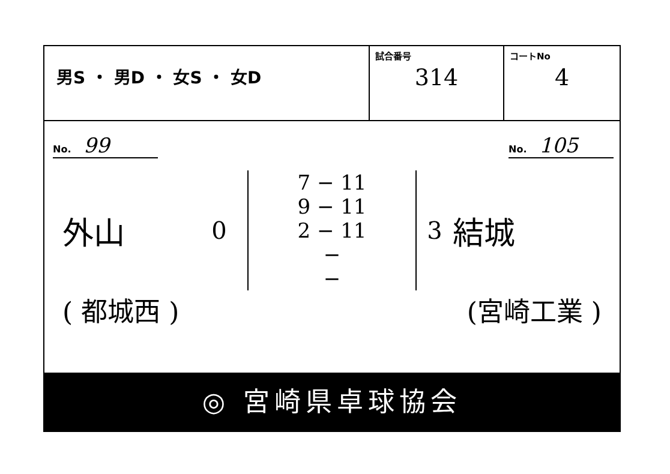| 男S ・ 男D ・ 女S ・ 女D | 試合番号 314 | コートNo 4 |
No. 99
No. 105
外山
0
7 − 11
9 − 11
2 − 11
−
−
3
結城
( 都城西 ) (宮崎工業 )
◎ 宮崎県卓球協会